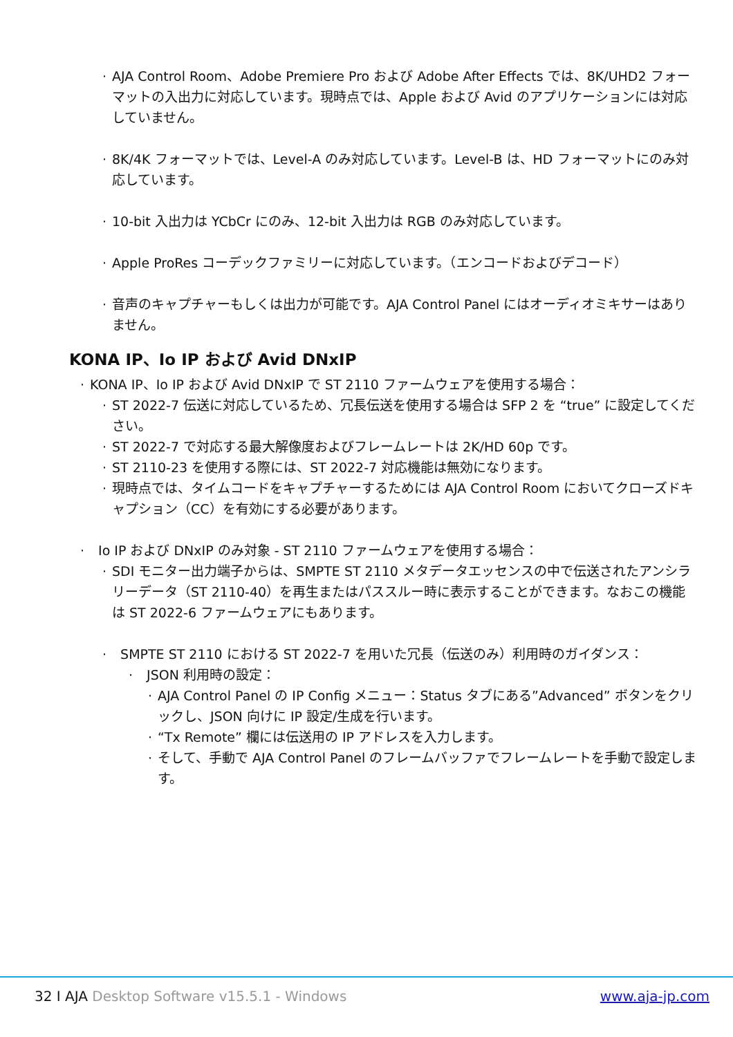· AJA Control Room、Adobe Premiere Pro および Adobe After Effects では、8K/UHD2 フォーマットの入出力に対応しています。現時点では、Apple および Avid のアプリケーションには対応していません。
· 8K/4K フォーマットでは、Level-A のみ対応しています。Level-B は、HD フォーマットにのみ対応しています。
· 10-bit 入出力は YCbCr にのみ、12-bit 入出力は RGB のみ対応しています。
· Apple ProRes コーデックファミリーに対応しています。（エンコードおよびデコード）
· 音声のキャプチャーもしくは出力が可能です。AJA Control Panel にはオーディオミキサーはありません。
KONA IP、Io IP および Avid DNxIP
· KONA IP、Io IP および Avid DNxIP で ST 2110 ファームウェアを使用する場合：
· ST 2022-7 伝送に対応しているため、冗長伝送を使用する場合は SFP 2 を “true” に設定してください。
· ST 2022-7 で対応する最大解像度およびフレームレートは 2K/HD 60p です。
· ST 2110-23 を使用する際には、ST 2022-7 対応機能は無効になります。
· 現時点では、タイムコードをキャプチャーするためには AJA Control Room においてクローズドキャプション（CC）を有効にする必要があります。
· Io IP および DNxIP のみ対象 - ST 2110 ファームウェアを使用する場合：
· SDI モニター出力端子からは、SMPTE ST 2110 メタデータエッセンスの中で伝送されたアンシラリーデータ（ST 2110-40）を再生またはパススルー時に表示することができます。なおこの機能は ST 2022-6 ファームウェアにもあります。
· SMPTE ST 2110 における ST 2022-7 を用いた冗長（伝送のみ）利用時のガイダンス：
· JSON 利用時の設定：
· AJA Control Panel の IP Config メニュー：Status タブにある”Advanced” ボタンをクリックし、JSON 向けに IP 設定/生成を行います。
· “Tx Remote” 欄には伝送用の IP アドレスを入力します。
· そして、手動で AJA Control Panel のフレームバッファでフレームレートを手動で設定します。
32 I AJA Desktop Software v15.5.1 - Windows www.aja-jp.com